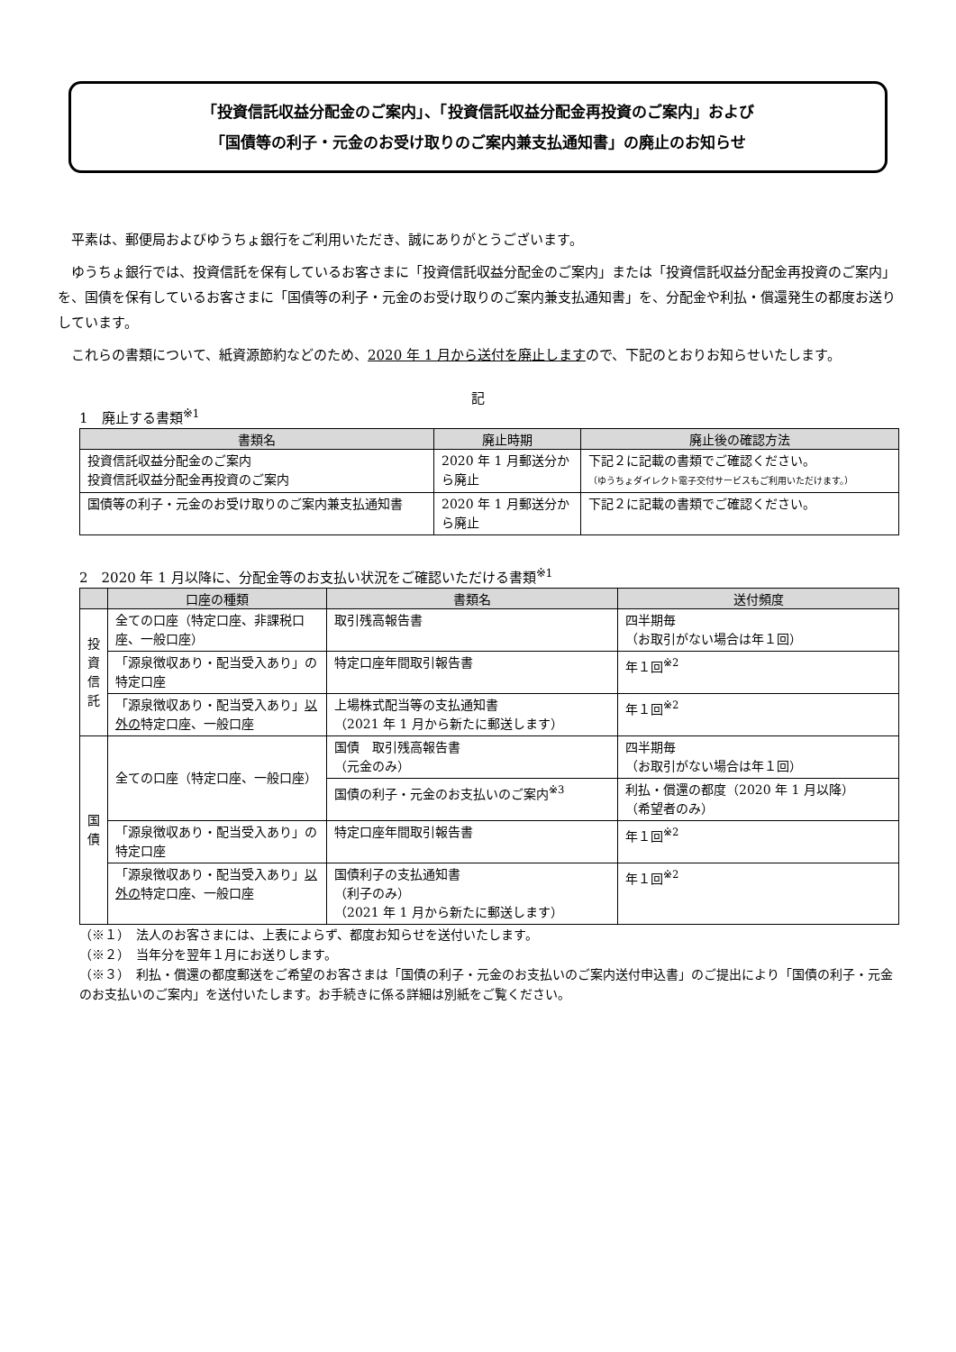「投資信託収益分配金のご案内」、「投資信託収益分配金再投資のご案内」および
「国債等の利子・元金のお受け取りのご案内兼支払通知書」の廃止のお知らせ
平素は、郵便局およびゆうちょ銀行をご利用いただき、誠にありがとうございます。
ゆうちょ銀行では、投資信託を保有しているお客さまに「投資信託収益分配金のご案内」または「投資信託収益分配金再投資のご案内」を、国債を保有しているお客さまに「国債等の利子・元金のお受け取りのご案内兼支払通知書」を、分配金や利払・償還発生の都度お送りしています。
これらの書類について、紙資源節約などのため、2020 年 1 月から送付を廃止しますので、下記のとおりお知らせいたします。
記
1　廃止する書類<sup>※1</sup>
| 書類名 | 廃止時期 | 廃止後の確認方法 |
| --- | --- | --- |
| 投資信託収益分配金のご案内 投資信託収益分配金再投資のご案内 | 2020 年 1 月郵送分から廃止 | 下記２に記載の書類でご確認ください。 （ゆうちょダイレクト電子交付サービスもご利用いただけます。） |
| 国債等の利子・元金のお受け取りのご案内兼支払通知書 | 2020 年 1 月郵送分から廃止 | 下記２に記載の書類でご確認ください。 |
2　2020 年 1 月以降に、分配金等のお支払い状況をご確認いただける書類<sup>※1</sup>
| | 口座の種類 | 書類名 | 送付頻度 |
| --- | --- | --- | --- |
| 投 資 信 託 | 全ての口座（特定口座、非課税口座、一般口座） | 取引残高報告書 | 四半期毎 （お取引がない場合は年１回） |
| | 「源泉徴収あり・配当受入あり」の特定口座 | 特定口座年間取引報告書 | 年１回<sup>※2</sup> |
| | 「源泉徴収あり・配当受入あり」 以外の 特定口座、一般口座 | 上場株式配当等の支払通知書 （2021 年 1 月から新たに郵送します） | 年１回<sup>※2</sup> |
| 国 債 | 全ての口座（特定口座、一般口座） | 国債 取引残高報告書 （元金のみ） | 四半期毎 （お取引がない場合は年１回） |
| | | 国債の利子・元金のお支払いのご案内<sup>※3</sup> | 利払・償還の都度（2020 年 1 月以降） （希望者のみ） |
| | 「源泉徴収あり・配当受入あり」の特定口座 | 特定口座年間取引報告書 | 年１回<sup>※2</sup> |
| | 「源泉徴収あり・配当受入あり」 以外の 特定口座、一般口座 | 国債利子の支払通知書 （利子のみ） （2021 年 1 月から新たに郵送します） | 年１回<sup>※2</sup> |
（※１）　法人のお客さまには、上表によらず、都度お知らせを送付いたします。
（※２）　当年分を翌年１月にお送りします。
（※３）　利払・償還の都度郵送をご希望のお客さまは「国債の利子・元金のお支払いのご案内送付申込書」のご提出により「国債の利子・元金のお支払いのご案内」を送付いたします。お手続きに係る詳細は別紙をご覧ください。